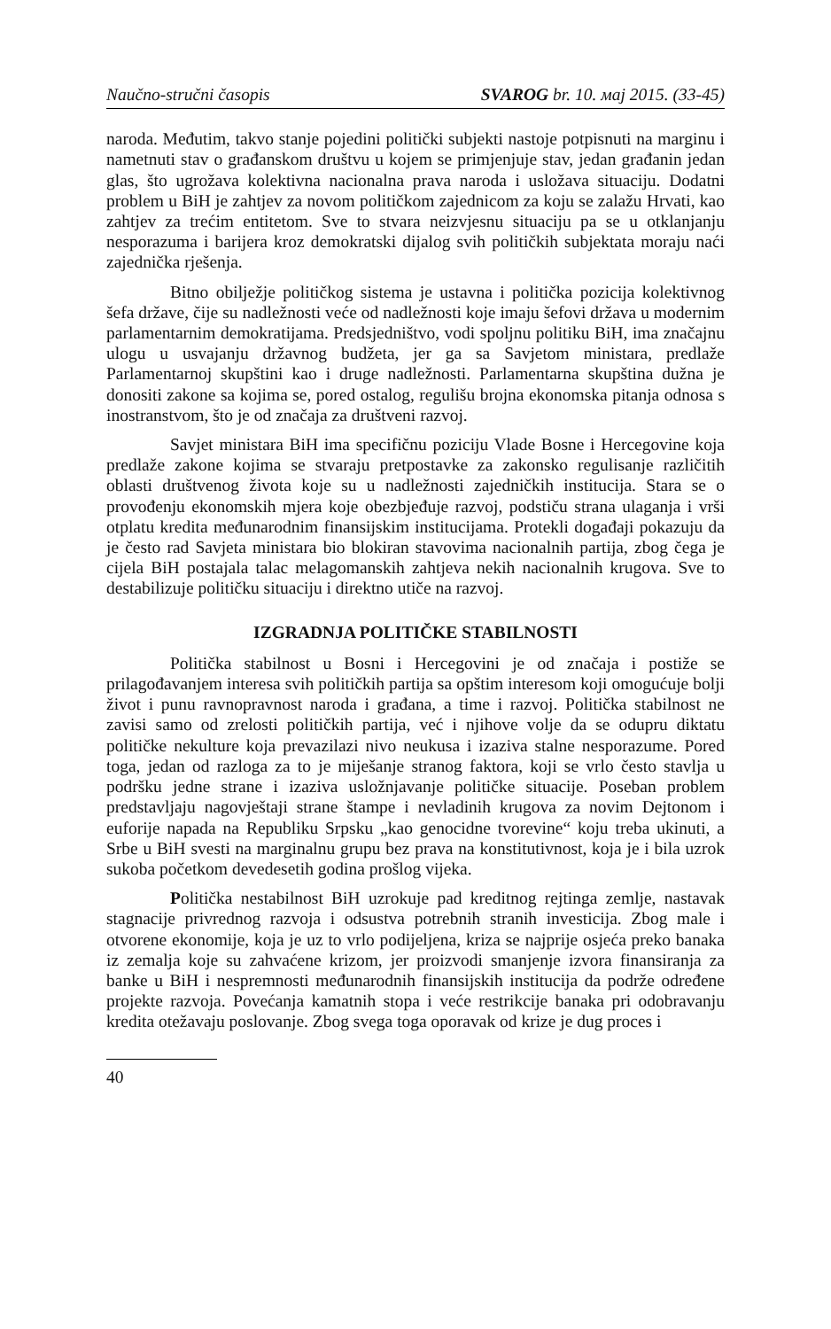Naučno-stručni časopis SVAROG br. 10. мај 2015. (33-45)
naroda. Međutim, takvo stanje pojedini politički subjekti nastoje potpisnuti na marginu i nametnuti stav o građanskom društvu u kojem se primjenjuje stav, jedan građanin jedan glas, što ugrožava kolektivna nacionalna prava naroda i usložava situaciju. Dodatni problem u BiH je zahtjev za novom političkom zajednicom za koju se zalažu Hrvati, kao zahtjev za trećim entitetom. Sve to stvara neizvjesnu situaciju pa se u otklanjanju nesporazuma i barijera kroz demokratski dijalog svih političkih subjektata moraju naći zajednička rješenja.
Bitno obilježje političkog sistema je ustavna i politička pozicija kolektivnog šefa države, čije su nadležnosti veće od nadležnosti koje imaju šefovi država u modernim parlamentarnim demokratijama. Predsjedništvo, vodi spoljnu politiku BiH, ima značajnu ulogu u usvajanju državnog budžeta, jer ga sa Savjetom ministara, predlaže Parlamentarnoj skupštini kao i druge nadležnosti. Parlamentarna skupština dužna je donositi zakone sa kojima se, pored ostalog, regulišu brojna ekonomska pitanja odnosa s inostranstvom, što je od značaja za društveni razvoj.
Savjet ministara BiH ima specifičnu poziciju Vlade Bosne i Hercegovine koja predlaže zakone kojima se stvaraju pretpostavke za zakonsko regulisanje različitih oblasti društvenog života koje su u nadležnosti zajedničkih institucija. Stara se o provođenju ekonomskih mjera koje obezbjeđuje razvoj, podstiču strana ulaganja i vrši otplatu kredita međunarodnim finansijskim institucijama. Protekli događaji pokazuju da je često rad Savjeta ministara bio blokiran stavovima nacionalnih partija, zbog čega je cijela BiH postajala talac melagomanskih zahtjeva nekih nacionalnih krugova. Sve to destabilizuje političku situaciju i direktno utiče na razvoj.
IZGRADNJA POLITIČKE STABILNOSTI
Politička stabilnost u Bosni i Hercegovini je od značaja i postiže se prilagođavanjem interesa svih političkih partija sa opštim interesom koji omogućuje bolji život i punu ravnopravnost naroda i građana, a time i razvoj. Politička stabilnost ne zavisi samo od zrelosti političkih partija, već i njihove volje da se odupru diktatu političke nekulture koja prevazilazi nivo neukusa i izaziva stalne nesporazume. Pored toga, jedan od razloga za to je miješanje stranog faktora, koji se vrlo često stavlja u podršku jedne strane i izaziva usložnjavanje političke situacije. Poseban problem predstavljaju nagovještaji strane štampe i nevladinih krugova za novim Dejtonom i euforije napada na Republiku Srpsku „kao genocidne tvorevine“ koju treba ukinuti, a Srbe u BiH svesti na marginalnu grupu bez prava na konstitutivnost, koja je i bila uzrok sukoba početkom devedesetih godina prošlog vijeka.
Politička nestabilnost BiH uzrokuje pad kreditnog rejtinga zemlje, nastavak stagnacije privrednog razvoja i odsustva potrebnih stranih investicija. Zbog male i otvorene ekonomije, koja je uz to vrlo podijeljena, kriza se najprije osjeća preko banaka iz zemalja koje su zahvaćene krizom, jer proizvodi smanjenje izvora finansiranja za banke u BiH i nespremnosti međunarodnih finansijskih institucija da podrže određene projekte razvoja. Povećanja kamatnih stopa i veće restrikcije banaka pri odobravanju kredita otežavaju poslovanje. Zbog svega toga oporavak od krize je dug proces i
40